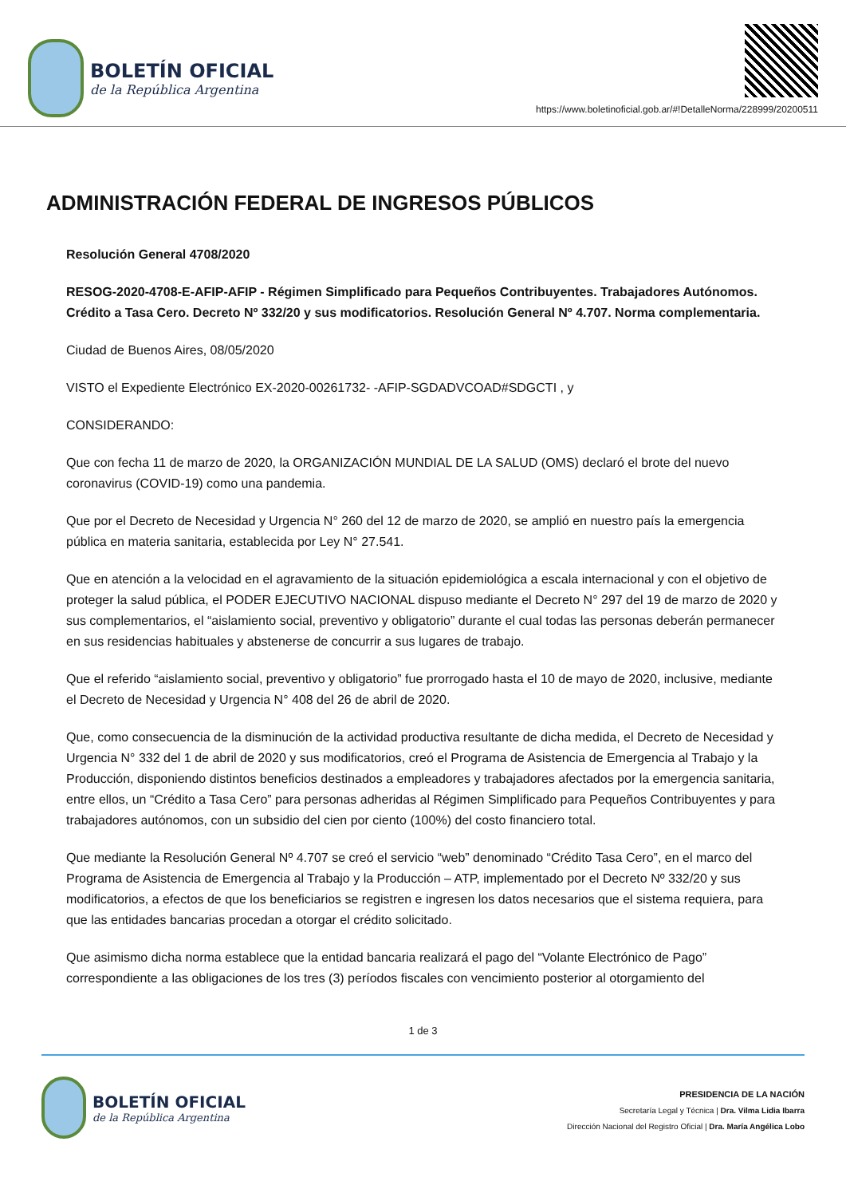BOLETÍN OFICIAL
de la República Argentina
https://www.boletinoficial.gob.ar/#!DetalleNorma/228999/20200511
ADMINISTRACIÓN FEDERAL DE INGRESOS PÚBLICOS
Resolución General 4708/2020
RESOG-2020-4708-E-AFIP-AFIP - Régimen Simplificado para Pequeños Contribuyentes. Trabajadores Autónomos. Crédito a Tasa Cero. Decreto Nº 332/20 y sus modificatorios. Resolución General Nº 4.707. Norma complementaria.
Ciudad de Buenos Aires, 08/05/2020
VISTO el Expediente Electrónico EX-2020-00261732- -AFIP-SGDADVCOAD#SDGCTI , y
CONSIDERANDO:
Que con fecha 11 de marzo de 2020, la ORGANIZACIÓN MUNDIAL DE LA SALUD (OMS) declaró el brote del nuevo coronavirus (COVID-19) como una pandemia.
Que por el Decreto de Necesidad y Urgencia N° 260 del 12 de marzo de 2020, se amplió en nuestro país la emergencia pública en materia sanitaria, establecida por Ley N° 27.541.
Que en atención a la velocidad en el agravamiento de la situación epidemiológica a escala internacional y con el objetivo de proteger la salud pública, el PODER EJECUTIVO NACIONAL dispuso mediante el Decreto N° 297 del 19 de marzo de 2020 y sus complementarios, el “aislamiento social, preventivo y obligatorio” durante el cual todas las personas deberán permanecer en sus residencias habituales y abstenerse de concurrir a sus lugares de trabajo.
Que el referido “aislamiento social, preventivo y obligatorio” fue prorrogado hasta el 10 de mayo de 2020, inclusive, mediante el Decreto de Necesidad y Urgencia N° 408 del 26 de abril de 2020.
Que, como consecuencia de la disminución de la actividad productiva resultante de dicha medida, el Decreto de Necesidad y Urgencia N° 332 del 1 de abril de 2020 y sus modificatorios, creó el Programa de Asistencia de Emergencia al Trabajo y la Producción, disponiendo distintos beneficios destinados a empleadores y trabajadores afectados por la emergencia sanitaria, entre ellos, un “Crédito a Tasa Cero” para personas adheridas al Régimen Simplificado para Pequeños Contribuyentes y para trabajadores autónomos, con un subsidio del cien por ciento (100%) del costo financiero total.
Que mediante la Resolución General Nº 4.707 se creó el servicio “web” denominado “Crédito Tasa Cero”, en el marco del Programa de Asistencia de Emergencia al Trabajo y la Producción – ATP, implementado por el Decreto Nº 332/20 y sus modificatorios, a efectos de que los beneficiarios se registren e ingresen los datos necesarios que el sistema requiera, para que las entidades bancarias procedan a otorgar el crédito solicitado.
Que asimismo dicha norma establece que la entidad bancaria realizará el pago del “Volante Electrónico de Pago” correspondiente a las obligaciones de los tres (3) períodos fiscales con vencimiento posterior al otorgamiento del
1 de 3
BOLETÍN OFICIAL
de la República Argentina
PRESIDENCIA DE LA NACIÓN
Secretaría Legal y Técnica | Dra. Vilma Lidia Ibarra
Dirección Nacional del Registro Oficial | Dra. María Angélica Lobo